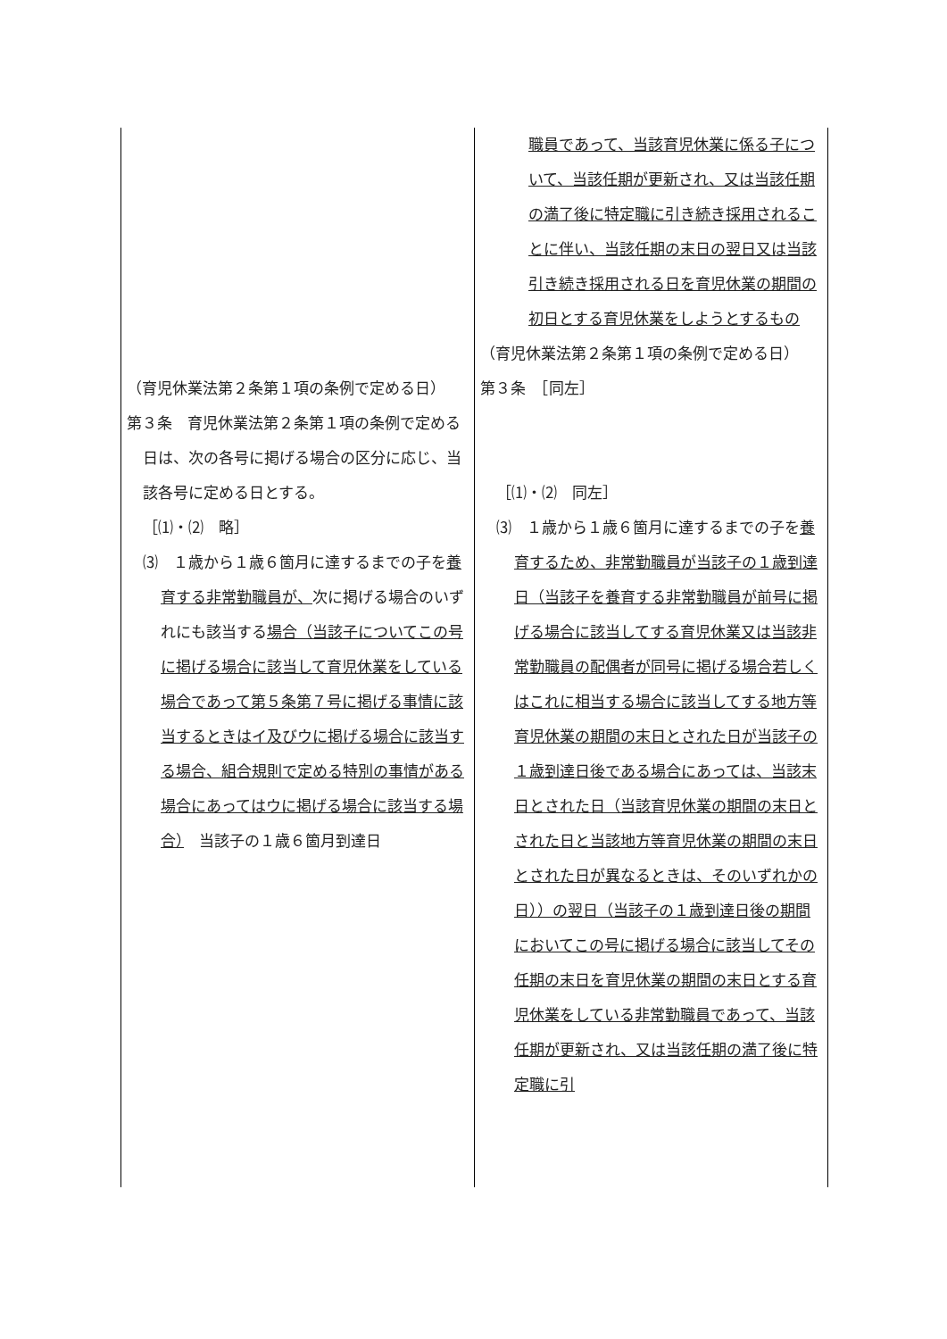| （育児休業法第２条第１項の条例で定める日） 第３条 育児休業法第２条第１項の条例で定める日は、次の各号に掲げる場合の区分に応じ、当該各号に定める日とする。 ［⑴・⑵ 略］ ⑶ １歳から１歳６箇月に達するまでの子を 養育する非常勤職員が、 次に掲げる場合のいずれにも該当する 場合（当該子についてこの号に掲げる場合に該当して育児休業をしている場合であって第５条第７号に掲げる事情に該当するときはイ及びウに掲げる場合に該当する場合、組合規則で定める特別の事情がある場合にあってはウに掲げる場合に該当する場合） 当該子の１歳６箇月到達日 | 職員であって、当該育児休業に係る子について、当該任期が更新され、又は当該任期の満了後に特定職に引き続き採用されることに伴い、当該任期の末日の翌日又は当該引き続き採用される日を育児休業の期間の初日とする育児休業をしようとするもの （育児休業法第２条第１項の条例で定める日） 第３条 ［同左］ ［⑴・⑵ 同左］ ⑶ １歳から１歳６箇月に達するまでの子を 養育するため、非常勤職員が当該子の１歳到達日（当該子を養育する非常勤職員が前号に掲げる場合に該当してする育児休業又は当該非常勤職員の配偶者が同号に掲げる場合若しくはこれに相当する場合に該当してする地方等育児休業の期間の末日とされた日が当該子の１歳到達日後である場合にあっては、当該末日とされた日（当該育児休業の期間の末日とされた日と当該地方等育児休業の期間の末日とされた日が異なるときは、そのいずれかの日））の翌日（当該子の１歳到達日後の期間においてこの号に掲げる場合に該当してその任期の末日を育児休業の期間の末日とする育児休業をしている非常勤職員であって、当該任期が更新され、又は当該任期の満了後に特定職に引 |